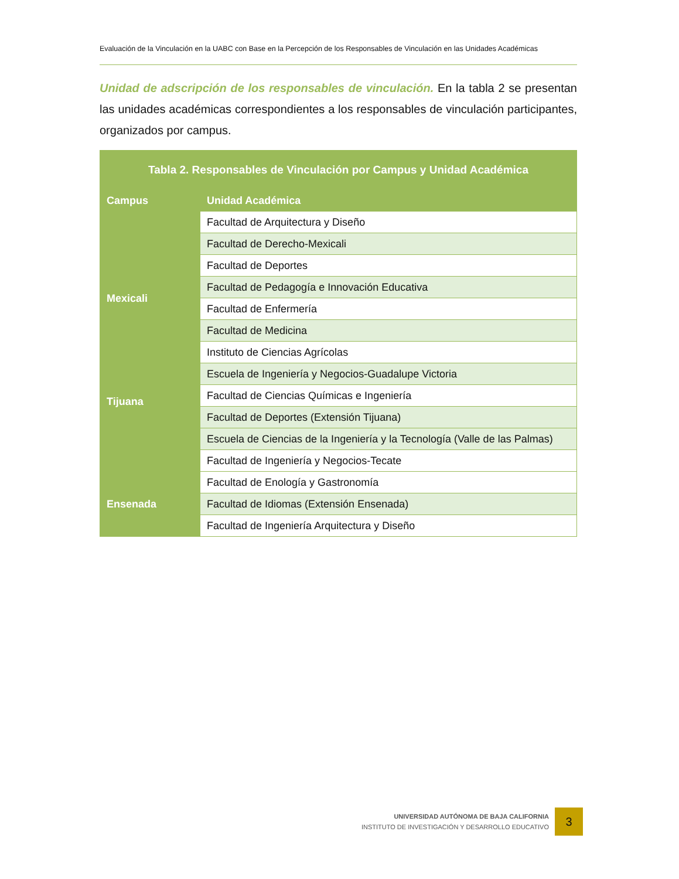Evaluación de la Vinculación en la UABC con Base en la Percepción de los Responsables de Vinculación en las Unidades Académicas
Unidad de adscripción de los responsables de vinculación. En la tabla 2 se presentan las unidades académicas correspondientes a los responsables de vinculación participantes, organizados por campus.
| Tabla 2. Responsables de Vinculación por Campus y Unidad Académica | |
| --- | --- |
| Campus | Unidad Académica |
| Mexicali | Facultad de Arquitectura y Diseño |
| | Facultad de Derecho-Mexicali |
| | Facultad de Deportes |
| | Facultad de Pedagogía e Innovación Educativa |
| | Facultad de Enfermería |
| | Facultad de Medicina |
| | Instituto de Ciencias Agrícolas |
| | Escuela de Ingeniería y Negocios-Guadalupe Victoria |
| Tijuana | Facultad de Ciencias Químicas e Ingeniería |
| | Facultad de Deportes (Extensión Tijuana) |
| | Escuela de Ciencias de la Ingeniería y la Tecnología (Valle de las Palmas) |
| | Facultad de Ingeniería y Negocios-Tecate |
| Ensenada | Facultad de Enología y Gastronomía |
| | Facultad de Idiomas (Extensión Ensenada) |
| | Facultad de Ingeniería Arquitectura y Diseño |
UNIVERSIDAD AUTÓNOMA DE BAJA CALIFORNIA
INSTITUTO DE INVESTIGACIÓN Y DESARROLLO EDUCATIVO
3